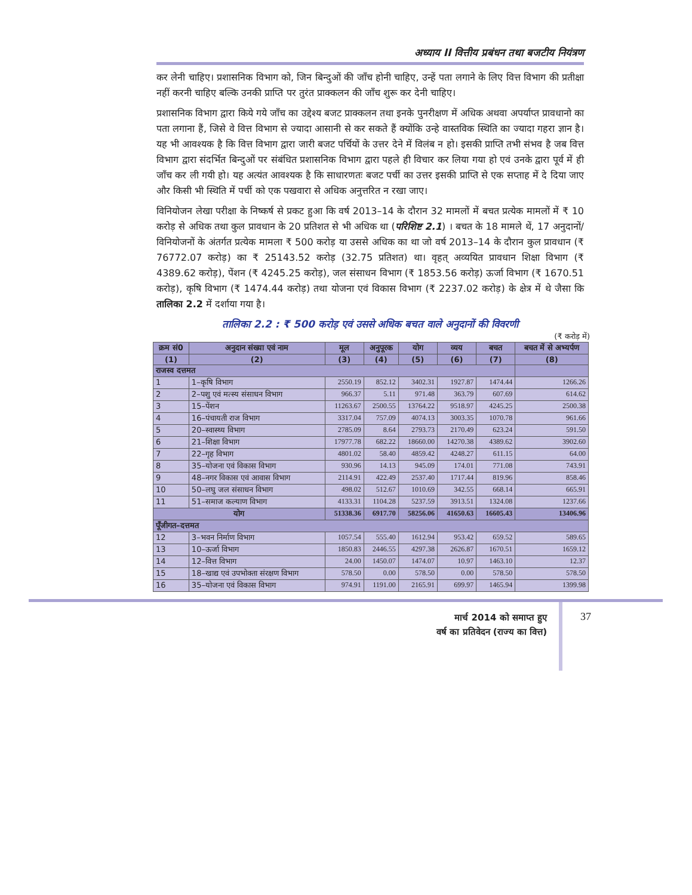अध्याय II वित्तीय प्रबंधन तथा बजटीय नियंत्रण
कर लेनी चाहिए। प्रशासनिक विभाग को, जिन बिन्दुओं की जाँच होनी चाहिए, उन्हें पता लगाने के लिए वित्त विभाग की प्रतीक्षा नहीं करनी चाहिए बल्कि उनकी प्राप्ति पर तुरंत प्राक्कलन की जाँच शुरू कर देनी चाहिए।
प्रशासनिक विभाग द्वारा किये गये जाँच का उद्देश्य बजट प्राक्कलन तथा इनके पुनरीक्षण में अधिक अथवा अपर्याप्त प्रावधानो का पता लगाना हैं, जिसे वे वित्त विभाग से ज्यादा आसानी से कर सकते हैं क्योंकि उन्हे वास्तविक स्थिति का ज्यादा गहरा ज्ञान है। यह भी आवश्यक है कि वित्त विभाग द्वारा जारी बजट पर्चियों के उत्तर देने में विलंब न हो। इसकी प्राप्ति तभी संभव है जब वित्त विभाग द्वारा संदर्भित बिन्दुओं पर संबंधित प्रशासनिक विभाग द्वारा पहले ही विचार कर लिया गया हो एवं उनके द्वारा पूर्व में ही जाँच कर ली गयी हो। यह अत्यंत आवश्यक है कि साधारणतः बजट पर्ची का उत्तर इसकी प्राप्ति से एक सप्ताह में दे दिया जाए और किसी भी स्थिति में पर्ची को एक पखवारा से अधिक अनुत्तरित न रखा जाए।
विनियोजन लेखा परीक्षा के निष्कर्ष से प्रकट हुआ कि वर्ष 2013–14 के दौरान 32 मामलों में बचत प्रत्येक मामलों में ₹ 10 करोड़ से अधिक तथा कुल प्रावधान के 20 प्रतिशत से भी अधिक था (परिशिष्ट 2.1) । बचत के 18 मामले थें, 17 अनुदानों/विनियोजनों के अंतर्गत प्रत्येक मामला ₹ 500 करोड़ या उससे अधिक का था जो वर्ष 2013–14 के दौरान कुल प्रावधान (₹ 76772.07 करोड़) का ₹ 25143.52 करोड़ (32.75 प्रतिशत) था। वृहत् अव्ययित प्रावधान शिक्षा विभाग (₹ 4389.62 करोड़), पेंशन (₹ 4245.25 करोड़), जल संसाधन विभाग (₹ 1853.56 करोड़) ऊर्जा विभाग (₹ 1670.51 करोड़), कृषि विभाग (₹ 1474.44 करोड़) तथा योजना एवं विकास विभाग (₹ 2237.02 करोड़) के क्षेत्र में थे जैसा कि तालिका 2.2 में दर्शाया गया है।
तालिका 2.2 : ₹ 500 करोड़ एवं उससे अधिक बचत वाले अनुदानों की विवरणी
(₹ करोड़ में)
| क्रम सं0 | अनुदान संख्या एवं नाम | मूल | अनुपूरक | योग | व्यय | बचत | बचत में से अभ्यर्पण |
| --- | --- | --- | --- | --- | --- | --- | --- |
| (1) | (2) | (3) | (4) | (5) | (6) | (7) | (8) |
| राजस्व दत्तमत | | | | | | | |
| 1 | 1–कृषि विभाग | 2550.19 | 852.12 | 3402.31 | 1927.87 | 1474.44 | 1266.26 |
| 2 | 2–पशु एवं मत्स्य संसाधन विभाग | 966.37 | 5.11 | 971.48 | 363.79 | 607.69 | 614.62 |
| 3 | 15–पेंशन | 11263.67 | 2500.55 | 13764.22 | 9518.97 | 4245.25 | 2500.38 |
| 4 | 16–पंचायती राज विभाग | 3317.04 | 757.09 | 4074.13 | 3003.35 | 1070.78 | 961.66 |
| 5 | 20–स्वास्थ्य विभाग | 2785.09 | 8.64 | 2793.73 | 2170.49 | 623.24 | 591.50 |
| 6 | 21–शिक्षा विभाग | 17977.78 | 682.22 | 18660.00 | 14270.38 | 4389.62 | 3902.60 |
| 7 | 22–गृह विभाग | 4801.02 | 58.40 | 4859.42 | 4248.27 | 611.15 | 64.00 |
| 8 | 35–योजना एवं विकास विभाग | 930.96 | 14.13 | 945.09 | 174.01 | 771.08 | 743.91 |
| 9 | 48–नगर विकास एवं आवास विभाग | 2114.91 | 422.49 | 2537.40 | 1717.44 | 819.96 | 858.46 |
| 10 | 50–लघु जल संसाधन विभाग | 498.02 | 512.67 | 1010.69 | 342.55 | 668.14 | 665.91 |
| 11 | 51–समाज कल्याण विभाग | 4133.31 | 1104.28 | 5237.59 | 3913.51 | 1324.08 | 1237.66 |
| योग | | 51338.36 | 6917.70 | 58256.06 | 41650.63 | 16605.43 | 13406.96 |
| पूँजीगत–दत्तमत | | | | | | | |
| 12 | 3–भवन निर्माण विभाग | 1057.54 | 555.40 | 1612.94 | 953.42 | 659.52 | 589.65 |
| 13 | 10–ऊर्जा विभाग | 1850.83 | 2446.55 | 4297.38 | 2626.87 | 1670.51 | 1659.12 |
| 14 | 12–वित्त विभाग | 24.00 | 1450.07 | 1474.07 | 10.97 | 1463.10 | 12.37 |
| 15 | 18–खाद्य एवं उपभोक्ता संरक्षण विभाग | 578.50 | 0.00 | 578.50 | 0.00 | 578.50 | 578.50 |
| 16 | 35–योजना एवं विकास विभाग | 974.91 | 1191.00 | 2165.91 | 699.97 | 1465.94 | 1399.98 |
मार्च 2014 को समाप्त हुए
वर्ष का प्रतिवेदन (राज्य का वित्त)
37